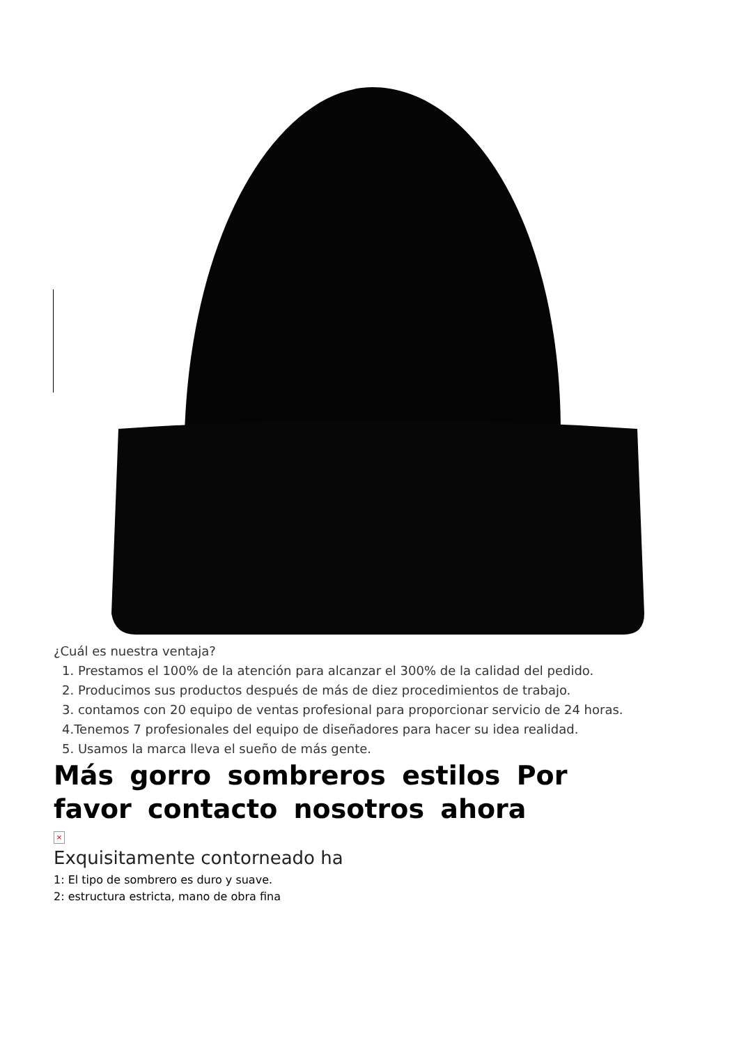¿Cuál es nuestra ventaja?
1. Prestamos el 100% de la atención para alcanzar el 300% de la calidad del pedido.
2. Producimos sus productos después de más de diez procedimientos de trabajo.
3. contamos con 20 equipo de ventas profesional para proporcionar servicio de 24 horas.
4.Tenemos 7 profesionales del equipo de diseñadores para hacer su idea realidad.
5. Usamos la marca lleva el sueño de más gente.
Más gorro sombreros estilos Por
favor contacto nosotros ahora
×
Exquisitamente contorneado ha
1: El tipo de sombrero es duro y suave.
2: estructura estricta, mano de obra fina